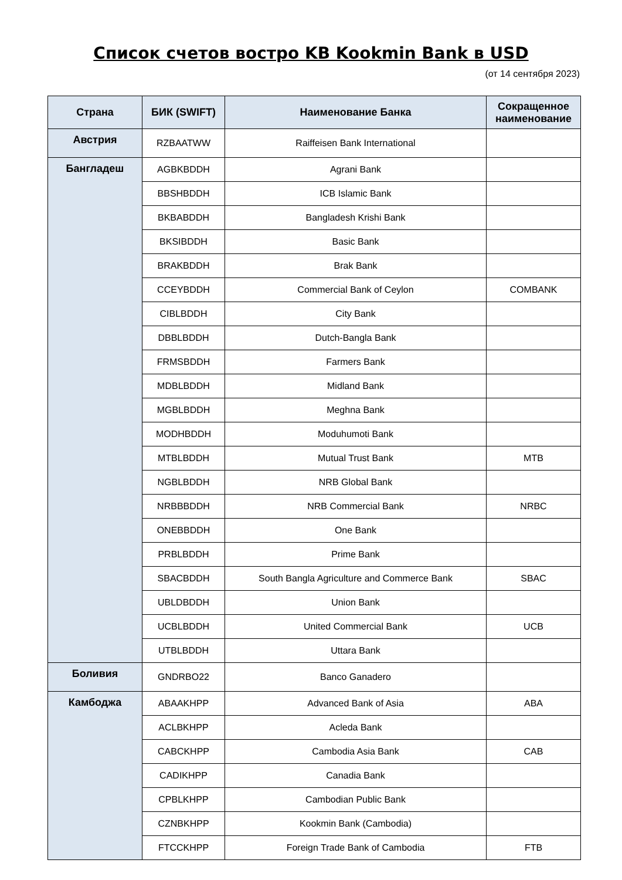Список счетов востро KB Kookmin Bank в USD
(от 14 сентября 2023)
| Страна | БИК (SWIFT) | Наименование Банка | Сокращенное наименование |
| --- | --- | --- | --- |
| Австрия | RZBAATWW | Raiffeisen Bank International | |
| Бангладеш | AGBKBDDH | Agrani Bank | |
| | BBSHBDDH | ICB Islamic Bank | |
| | BKBABDDH | Bangladesh Krishi Bank | |
| | BKSIBDDH | Basic Bank | |
| | BRAKBDDH | Brak Bank | |
| | CCEYBDDH | Commercial Bank of Ceylon | COMBANK |
| | CIBLBDDH | City Bank | |
| | DBBLBDDH | Dutch-Bangla Bank | |
| | FRMSBDDH | Farmers Bank | |
| | MDBLBDDH | Midland Bank | |
| | MGBLBDDH | Meghna Bank | |
| | MODHBDDH | Moduhumoti Bank | |
| | MTBLBDDH | Mutual Trust Bank | MTB |
| | NGBLBDDH | NRB Global Bank | |
| | NRBBBDDH | NRB Commercial Bank | NRBC |
| | ONEBBDDH | One Bank | |
| | PRBLBDDH | Prime Bank | |
| | SBACBDDH | South Bangla Agriculture and Commerce Bank | SBAC |
| | UBLDBDDH | Union Bank | |
| | UCBLBDDH | United Commercial Bank | UCB |
| | UTBLBDDH | Uttara Bank | |
| Боливия | GNDRBO22 | Banco Ganadero | |
| Камбоджа | ABAAKHPP | Advanced Bank of Asia | ABA |
| | ACLBKHPP | Acleda Bank | |
| | CABCKHPP | Cambodia Asia Bank | CAB |
| | CADIKHPP | Canadia Bank | |
| | CPBLKHPP | Cambodian Public Bank | |
| | CZNBKHPP | Kookmin Bank (Cambodia) | |
| | FTCCKHPP | Foreign Trade Bank of Cambodia | FTB |